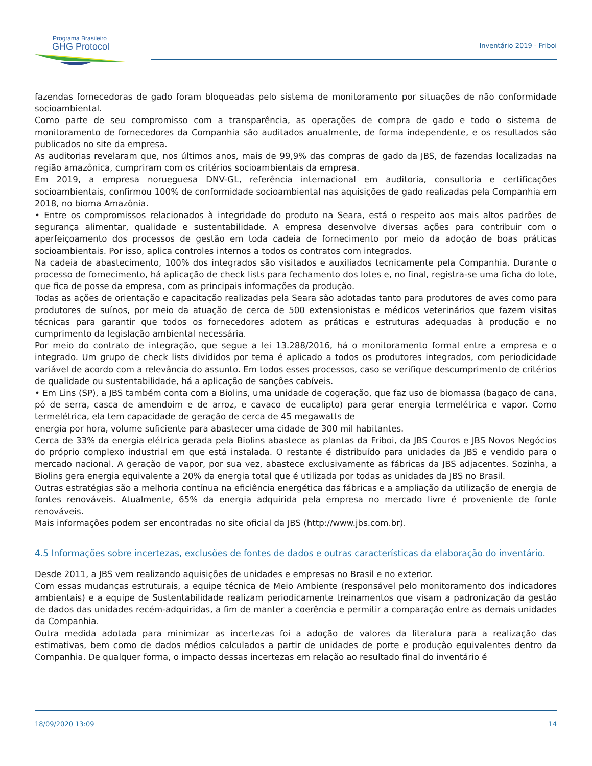Programa Brasileiro
GHG Protocol
Inventário 2019 - Friboi
fazendas fornecedoras de gado foram bloqueadas pelo sistema de monitoramento por situações de não conformidade socioambiental.
Como parte de seu compromisso com a transparência, as operações de compra de gado e todo o sistema de monitoramento de fornecedores da Companhia são auditados anualmente, de forma independente, e os resultados são publicados no site da empresa.
As auditorias revelaram que, nos últimos anos, mais de 99,9% das compras de gado da JBS, de fazendas localizadas na região amazônica, cumpriram com os critérios socioambientais da empresa.
Em 2019, a empresa norueguesa DNV-GL, referência internacional em auditoria, consultoria e certificações socioambientais, confirmou 100% de conformidade socioambiental nas aquisições de gado realizadas pela Companhia em 2018, no bioma Amazônia.
• Entre os compromissos relacionados à integridade do produto na Seara, está o respeito aos mais altos padrões de segurança alimentar, qualidade e sustentabilidade. A empresa desenvolve diversas ações para contribuir com o aperfeiçoamento dos processos de gestão em toda cadeia de fornecimento por meio da adoção de boas práticas socioambientais. Por isso, aplica controles internos a todos os contratos com integrados.
Na cadeia de abastecimento, 100% dos integrados são visitados e auxiliados tecnicamente pela Companhia. Durante o processo de fornecimento, há aplicação de check lists para fechamento dos lotes e, no final, registra-se uma ficha do lote, que fica de posse da empresa, com as principais informações da produção.
Todas as ações de orientação e capacitação realizadas pela Seara são adotadas tanto para produtores de aves como para produtores de suínos, por meio da atuação de cerca de 500 extensionistas e médicos veterinários que fazem visitas técnicas para garantir que todos os fornecedores adotem as práticas e estruturas adequadas à produção e no cumprimento da legislação ambiental necessária.
Por meio do contrato de integração, que segue a lei 13.288/2016, há o monitoramento formal entre a empresa e o integrado. Um grupo de check lists divididos por tema é aplicado a todos os produtores integrados, com periodicidade variável de acordo com a relevância do assunto. Em todos esses processos, caso se verifique descumprimento de critérios de qualidade ou sustentabilidade, há a aplicação de sanções cabíveis.
• Em Lins (SP), a JBS também conta com a Biolins, uma unidade de cogeração, que faz uso de biomassa (bagaço de cana, pó de serra, casca de amendoim e de arroz, e cavaco de eucalipto) para gerar energia termelétrica e vapor. Como termelétrica, ela tem capacidade de geração de cerca de 45 megawatts de
energia por hora, volume suficiente para abastecer uma cidade de 300 mil habitantes.
Cerca de 33% da energia elétrica gerada pela Biolins abastece as plantas da Friboi, da JBS Couros e JBS Novos Negócios do próprio complexo industrial em que está instalada. O restante é distribuído para unidades da JBS e vendido para o mercado nacional. A geração de vapor, por sua vez, abastece exclusivamente as fábricas da JBS adjacentes. Sozinha, a Biolins gera energia equivalente a 20% da energia total que é utilizada por todas as unidades da JBS no Brasil.
Outras estratégias são a melhoria contínua na eficiência energética das fábricas e a ampliação da utilização de energia de fontes renováveis. Atualmente, 65% da energia adquirida pela empresa no mercado livre é proveniente de fonte renováveis.
Mais informações podem ser encontradas no site oficial da JBS (http://www.jbs.com.br).
4.5 Informações sobre incertezas, exclusões de fontes de dados e outras características da elaboração do inventário.
Desde 2011, a JBS vem realizando aquisições de unidades e empresas no Brasil e no exterior.
Com essas mudanças estruturais, a equipe técnica de Meio Ambiente (responsável pelo monitoramento dos indicadores ambientais) e a equipe de Sustentabilidade realizam periodicamente treinamentos que visam a padronização da gestão de dados das unidades recém-adquiridas, a fim de manter a coerência e permitir a comparação entre as demais unidades da Companhia.
Outra medida adotada para minimizar as incertezas foi a adoção de valores da literatura para a realização das estimativas, bem como de dados médios calculados a partir de unidades de porte e produção equivalentes dentro da Companhia. De qualquer forma, o impacto dessas incertezas em relação ao resultado final do inventário é
18/09/2020 13:09 14